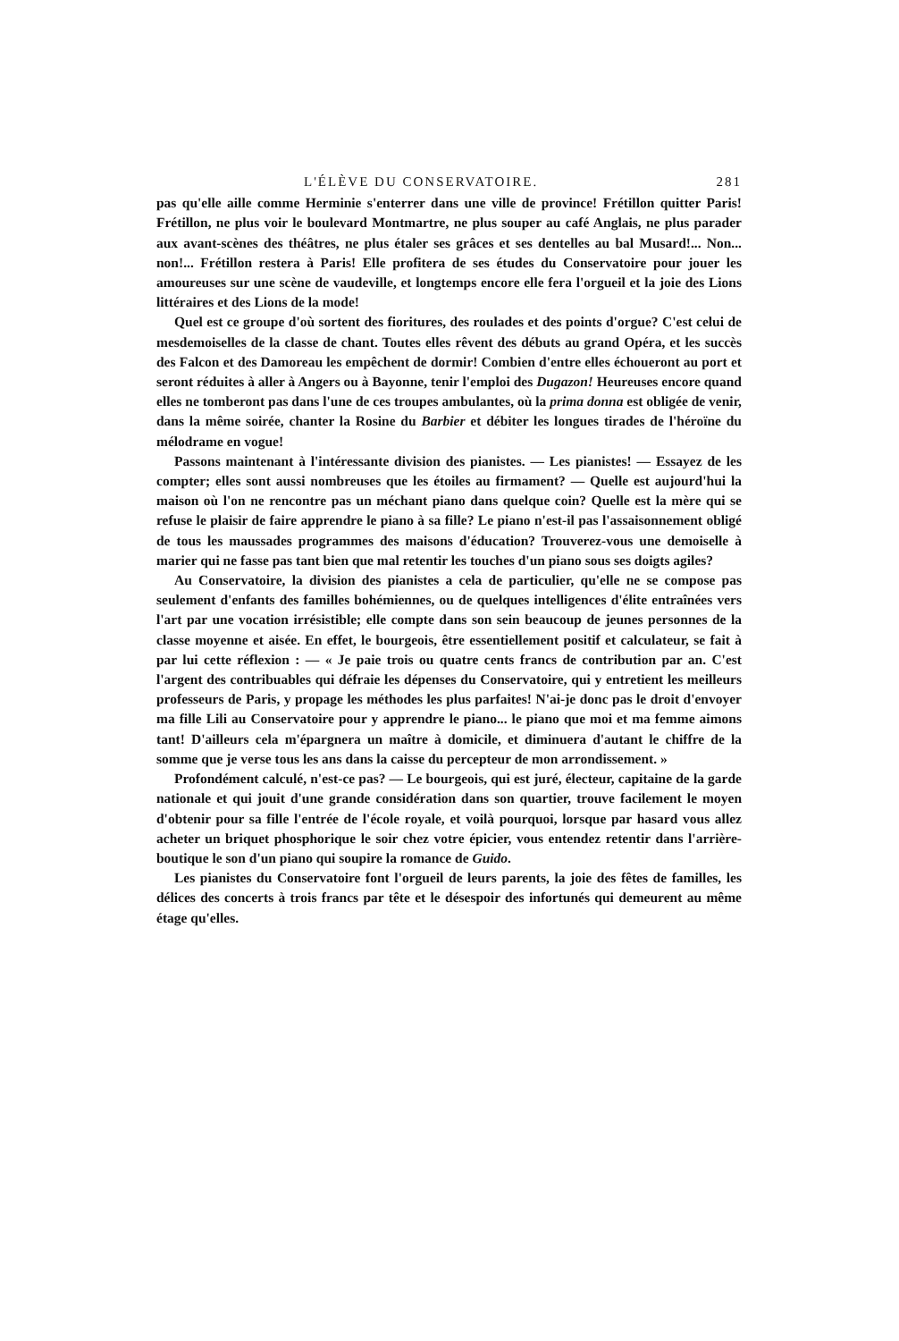L'ÉLÈVE DU CONSERVATOIRE. 281
pas qu'elle aille comme Herminie s'enterrer dans une ville de province! Frétillon quitter Paris! Frétillon, ne plus voir le boulevard Montmartre, ne plus souper au café Anglais, ne plus parader aux avant-scènes des théâtres, ne plus étaler ses grâces et ses dentelles au bal Musard!... Non... non!... Frétillon restera à Paris! Elle profitera de ses études du Conservatoire pour jouer les amoureuses sur une scène de vaudeville, et longtemps encore elle fera l'orgueil et la joie des Lions littéraires et des Lions de la mode!
Quel est ce groupe d'où sortent des fioritures, des roulades et des points d'orgue? C'est celui de mesdemoiselles de la classe de chant. Toutes elles rêvent des débuts au grand Opéra, et les succès des Falcon et des Damoreau les empêchent de dormir! Combien d'entre elles échoueront au port et seront réduites à aller à Angers ou à Bayonne, tenir l'emploi des Dugazon! Heureuses encore quand elles ne tomberont pas dans l'une de ces troupes ambulantes, où la prima donna est obligée de venir, dans la même soirée, chanter la Rosine du Barbier et débiter les longues tirades de l'héroïne du mélodrame en vogue!
Passons maintenant à l'intéressante division des pianistes. — Les pianistes! — Essayez de les compter; elles sont aussi nombreuses que les étoiles au firmament? — Quelle est aujourd'hui la maison où l'on ne rencontre pas un méchant piano dans quelque coin? Quelle est la mère qui se refuse le plaisir de faire apprendre le piano à sa fille? Le piano n'est-il pas l'assaisonnement obligé de tous les maussades programmes des maisons d'éducation? Trouverez-vous une demoiselle à marier qui ne fasse pas tant bien que mal retentir les touches d'un piano sous ses doigts agiles?
Au Conservatoire, la division des pianistes a cela de particulier, qu'elle ne se compose pas seulement d'enfants des familles bohémiennes, ou de quelques intelligences d'élite entraînées vers l'art par une vocation irrésistible; elle compte dans son sein beaucoup de jeunes personnes de la classe moyenne et aisée. En effet, le bourgeois, être essentiellement positif et calculateur, se fait à par lui cette réflexion : — « Je paie trois ou quatre cents francs de contribution par an. C'est l'argent des contribuables qui défraie les dépenses du Conservatoire, qui y entretient les meilleurs professeurs de Paris, y propage les méthodes les plus parfaites! N'ai-je donc pas le droit d'envoyer ma fille Lili au Conservatoire pour y apprendre le piano... le piano que moi et ma femme aimons tant! D'ailleurs cela m'épargnera un maître à domicile, et diminuera d'autant le chiffre de la somme que je verse tous les ans dans la caisse du percepteur de mon arrondissement. »
Profondément calculé, n'est-ce pas? — Le bourgeois, qui est juré, électeur, capitaine de la garde nationale et qui jouit d'une grande considération dans son quartier, trouve facilement le moyen d'obtenir pour sa fille l'entrée de l'école royale, et voilà pourquoi, lorsque par hasard vous allez acheter un briquet phosphorique le soir chez votre épicier, vous entendez retentir dans l'arrière-boutique le son d'un piano qui soupire la romance de Guido.
Les pianistes du Conservatoire font l'orgueil de leurs parents, la joie des fêtes de familles, les délices des concerts à trois francs par tête et le désespoir des infortunés qui demeurent au même étage qu'elles.